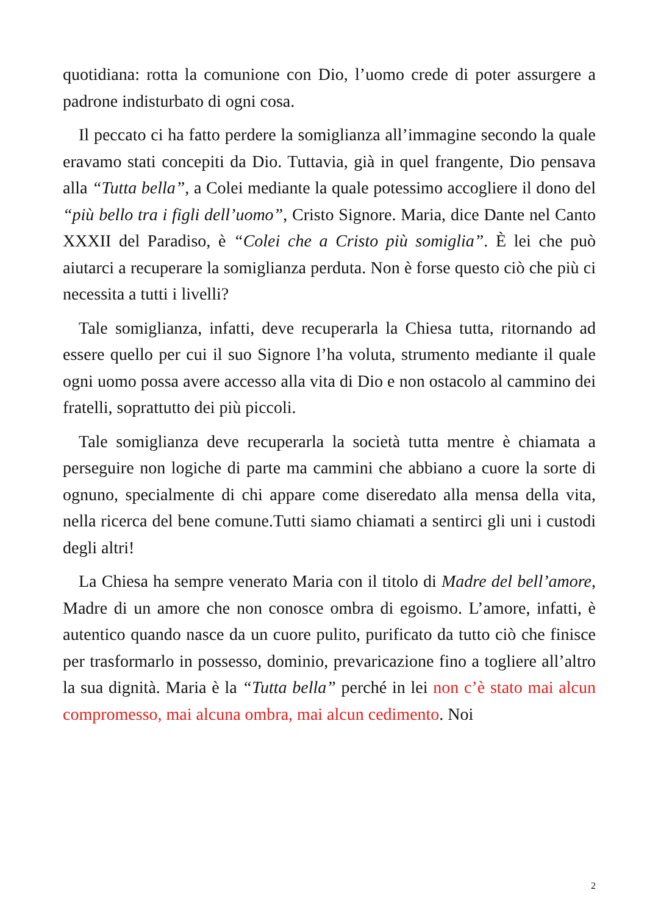quotidiana: rotta la comunione con Dio, l’uomo crede di poter assurgere a padrone indisturbato di ogni cosa.
Il peccato ci ha fatto perdere la somiglianza all’immagine secondo la quale eravamo stati concepiti da Dio. Tuttavia, già in quel frangente, Dio pensava alla “Tutta bella”, a Colei mediante la quale potessimo accogliere il dono del “più bello tra i figli dell’uomo”, Cristo Signore. Maria, dice Dante nel Canto XXXII del Paradiso, è “Colei che a Cristo più somiglia”. È lei che può aiutarci a recuperare la somiglianza perduta. Non è forse questo ciò che più ci necessita a tutti i livelli?
Tale somiglianza, infatti, deve recuperarla la Chiesa tutta, ritornando ad essere quello per cui il suo Signore l’ha voluta, strumento mediante il quale ogni uomo possa avere accesso alla vita di Dio e non ostacolo al cammino dei fratelli, soprattutto dei più piccoli.
Tale somiglianza deve recuperarla la società tutta mentre è chiamata a perseguire non logiche di parte ma cammini che abbiano a cuore la sorte di ognuno, specialmente di chi appare come diseredato alla mensa della vita, nella ricerca del bene comune.Tutti siamo chiamati a sentirci gli uni i custodi degli altri!
La Chiesa ha sempre venerato Maria con il titolo di Madre del bell’amore, Madre di un amore che non conosce ombra di egoismo. L’amore, infatti, è autentico quando nasce da un cuore pulito, purificato da tutto ciò che finisce per trasformarlo in possesso, dominio, prevaricazione fino a togliere all’altro la sua dignità. Maria è la “Tutta bella” perché in lei non c’è stato mai alcun compromesso, mai alcuna ombra, mai alcun cedimento. Noi
2